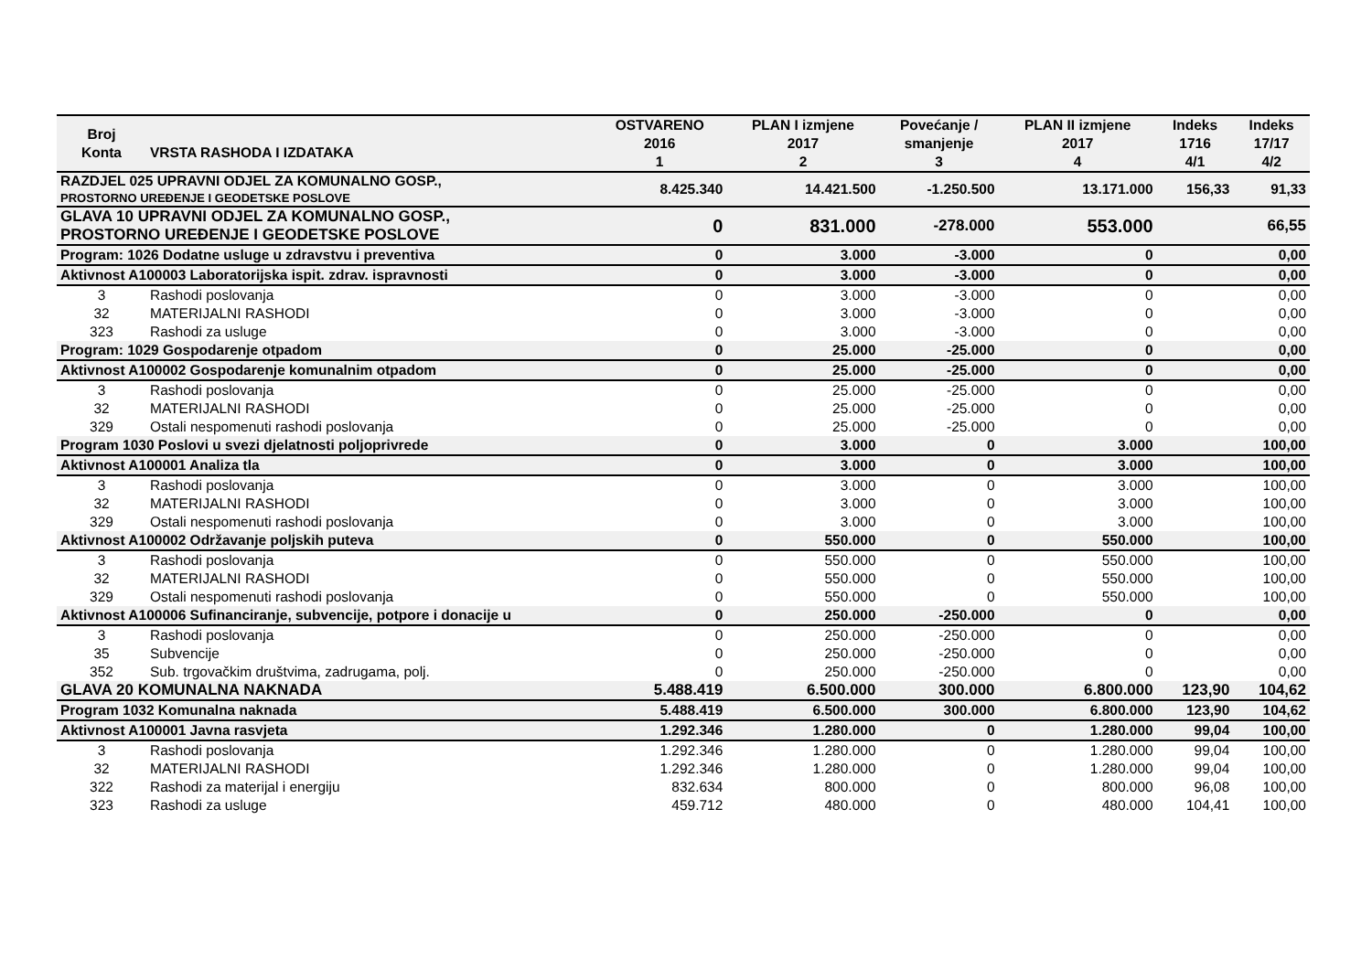| Broj Konta | VRSTA RASHODA I IZDATAKA | OSTVARENO 2016 1 | PLAN I izmjene 2017 2 | Povećanje / smanjenje 3 | PLAN II izmjene 2017 4 | Indeks 1716 4/1 | Indeks 17/17 4/2 |
| --- | --- | --- | --- | --- | --- | --- | --- |
| RAZDJEL 025 UPRAVNI ODJEL ZA KOMUNALNO GOSP., PROSTORNO UREĐENJE I GEODETSKE POSLOVE | | 8.425.340 | 14.421.500 | -1.250.500 | 13.171.000 | 156,33 | 91,33 |
| GLAVA 10 UPRAVNI ODJEL ZA KOMUNALNO GOSP., PROSTORNO UREĐENJE I GEODETSKE POSLOVE | | 0 | 831.000 | -278.000 | 553.000 | | 66,55 |
| Program: 1026 Dodatne usluge u zdravstvu i preventiva | | 0 | 3.000 | -3.000 | 0 | | 0,00 |
| Aktivnost A100003 Laboratorijska ispit. zdrav. ispravnosti | | 0 | 3.000 | -3.000 | 0 | | 0,00 |
| 3 | Rashodi poslovanja | 0 | 3.000 | -3.000 | 0 | | 0,00 |
| 32 | MATERIJALNI RASHODI | 0 | 3.000 | -3.000 | 0 | | 0,00 |
| 323 | Rashodi za usluge | 0 | 3.000 | -3.000 | 0 | | 0,00 |
| Program: 1029 Gospodarenje otpadom | | 0 | 25.000 | -25.000 | 0 | | 0,00 |
| Aktivnost A100002 Gospodarenje komunalnim otpadom | | 0 | 25.000 | -25.000 | 0 | | 0,00 |
| 3 | Rashodi poslovanja | 0 | 25.000 | -25.000 | 0 | | 0,00 |
| 32 | MATERIJALNI RASHODI | 0 | 25.000 | -25.000 | 0 | | 0,00 |
| 329 | Ostali nespomenuti rashodi poslovanja | 0 | 25.000 | -25.000 | 0 | | 0,00 |
| Program 1030 Poslovi u svezi djelatnosti poljoprivrede | | 0 | 3.000 | 0 | 3.000 | | 100,00 |
| Aktivnost A100001 Analiza tla | | 0 | 3.000 | 0 | 3.000 | | 100,00 |
| 3 | Rashodi poslovanja | 0 | 3.000 | 0 | 3.000 | | 100,00 |
| 32 | MATERIJALNI RASHODI | 0 | 3.000 | 0 | 3.000 | | 100,00 |
| 329 | Ostali nespomenuti rashodi poslovanja | 0 | 3.000 | 0 | 3.000 | | 100,00 |
| Aktivnost A100002 Održavanje poljskih puteva | | 0 | 550.000 | 0 | 550.000 | | 100,00 |
| 3 | Rashodi poslovanja | 0 | 550.000 | 0 | 550.000 | | 100,00 |
| 32 | MATERIJALNI RASHODI | 0 | 550.000 | 0 | 550.000 | | 100,00 |
| 329 | Ostali nespomenuti rashodi poslovanja | 0 | 550.000 | 0 | 550.000 | | 100,00 |
| Aktivnost A100006 Sufinanciranje, subvencije, potpore i donacije u | | 0 | 250.000 | -250.000 | 0 | | 0,00 |
| 3 | Rashodi poslovanja | 0 | 250.000 | -250.000 | 0 | | 0,00 |
| 35 | Subvencije | 0 | 250.000 | -250.000 | 0 | | 0,00 |
| 352 | Sub. trgovačkim društvima, zadrugama, polj. | 0 | 250.000 | -250.000 | 0 | | 0,00 |
| GLAVA 20 KOMUNALNA NAKNADA | | 5.488.419 | 6.500.000 | 300.000 | 6.800.000 | 123,90 | 104,62 |
| Program 1032 Komunalna naknada | | 5.488.419 | 6.500.000 | 300.000 | 6.800.000 | 123,90 | 104,62 |
| Aktivnost A100001 Javna rasvjeta | | 1.292.346 | 1.280.000 | 0 | 1.280.000 | 99,04 | 100,00 |
| 3 | Rashodi poslovanja | 1.292.346 | 1.280.000 | 0 | 1.280.000 | 99,04 | 100,00 |
| 32 | MATERIJALNI RASHODI | 1.292.346 | 1.280.000 | 0 | 1.280.000 | 99,04 | 100,00 |
| 322 | Rashodi za materijal i energiju | 832.634 | 800.000 | 0 | 800.000 | 96,08 | 100,00 |
| 323 | Rashodi za usluge | 459.712 | 480.000 | 0 | 480.000 | 104,41 | 100,00 |